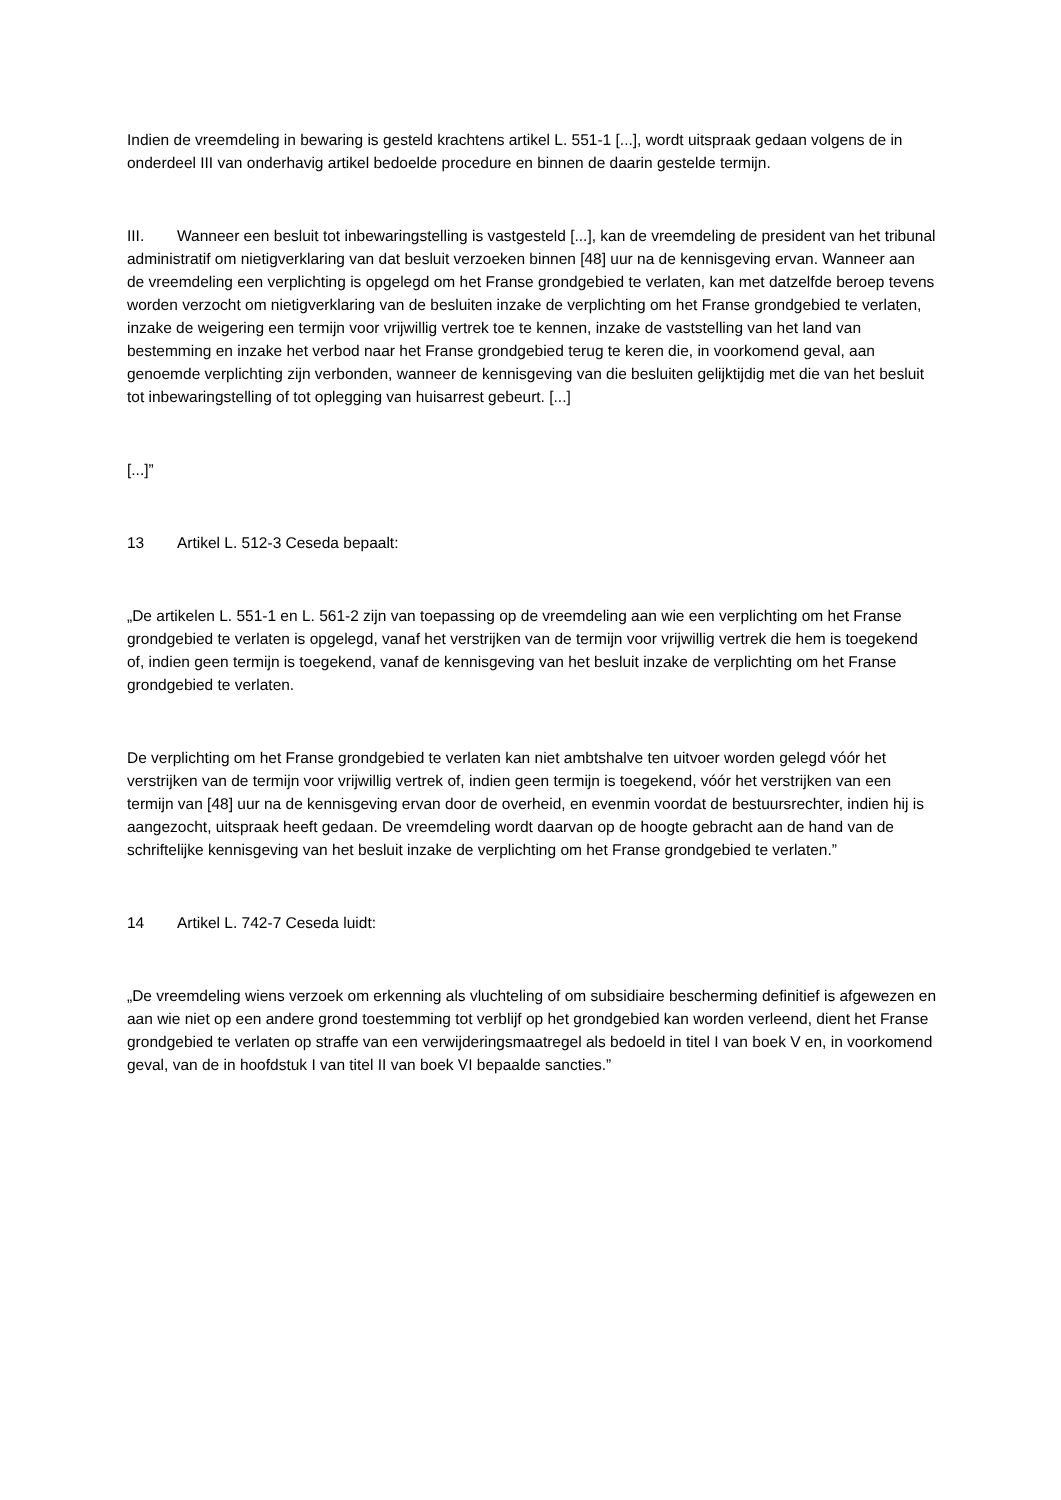Indien de vreemdeling in bewaring is gesteld krachtens artikel L. 551‑1 [...], wordt uitspraak gedaan volgens de in onderdeel III van onderhavig artikel bedoelde procedure en binnen de daarin gestelde termijn.
III. Wanneer een besluit tot inbewaringstelling is vastgesteld [...], kan de vreemdeling de president van het tribunal administratif om nietigverklaring van dat besluit verzoeken binnen [48] uur na de kennisgeving ervan. Wanneer aan de vreemdeling een verplichting is opgelegd om het Franse grondgebied te verlaten, kan met datzelfde beroep tevens worden verzocht om nietigverklaring van de besluiten inzake de verplichting om het Franse grondgebied te verlaten, inzake de weigering een termijn voor vrijwillig vertrek toe te kennen, inzake de vaststelling van het land van bestemming en inzake het verbod naar het Franse grondgebied terug te keren die, in voorkomend geval, aan genoemde verplichting zijn verbonden, wanneer de kennisgeving van die besluiten gelijktijdig met die van het besluit tot inbewaringstelling of tot oplegging van huisarrest gebeurt. [...]
[...]”
13 Artikel L. 512‑3 Ceseda bepaalt:
„De artikelen L. 551‑1 en L. 561‑2 zijn van toepassing op de vreemdeling aan wie een verplichting om het Franse grondgebied te verlaten is opgelegd, vanaf het verstrijken van de termijn voor vrijwillig vertrek die hem is toegekend of, indien geen termijn is toegekend, vanaf de kennisgeving van het besluit inzake de verplichting om het Franse grondgebied te verlaten.
De verplichting om het Franse grondgebied te verlaten kan niet ambtshalve ten uitvoer worden gelegd vóór het verstrijken van de termijn voor vrijwillig vertrek of, indien geen termijn is toegekend, vóór het verstrijken van een termijn van [48] uur na de kennisgeving ervan door de overheid, en evenmin voordat de bestuursrechter, indien hij is aangezocht, uitspraak heeft gedaan. De vreemdeling wordt daarvan op de hoogte gebracht aan de hand van de schriftelijke kennisgeving van het besluit inzake de verplichting om het Franse grondgebied te verlaten.”
14 Artikel L. 742‑7 Ceseda luidt:
„De vreemdeling wiens verzoek om erkenning als vluchteling of om subsidiaire bescherming definitief is afgewezen en aan wie niet op een andere grond toestemming tot verblijf op het grondgebied kan worden verleend, dient het Franse grondgebied te verlaten op straffe van een verwijderingsmaatregel als bedoeld in titel I van boek V en, in voorkomend geval, van de in hoofdstuk I van titel II van boek VI bepaalde sancties.”